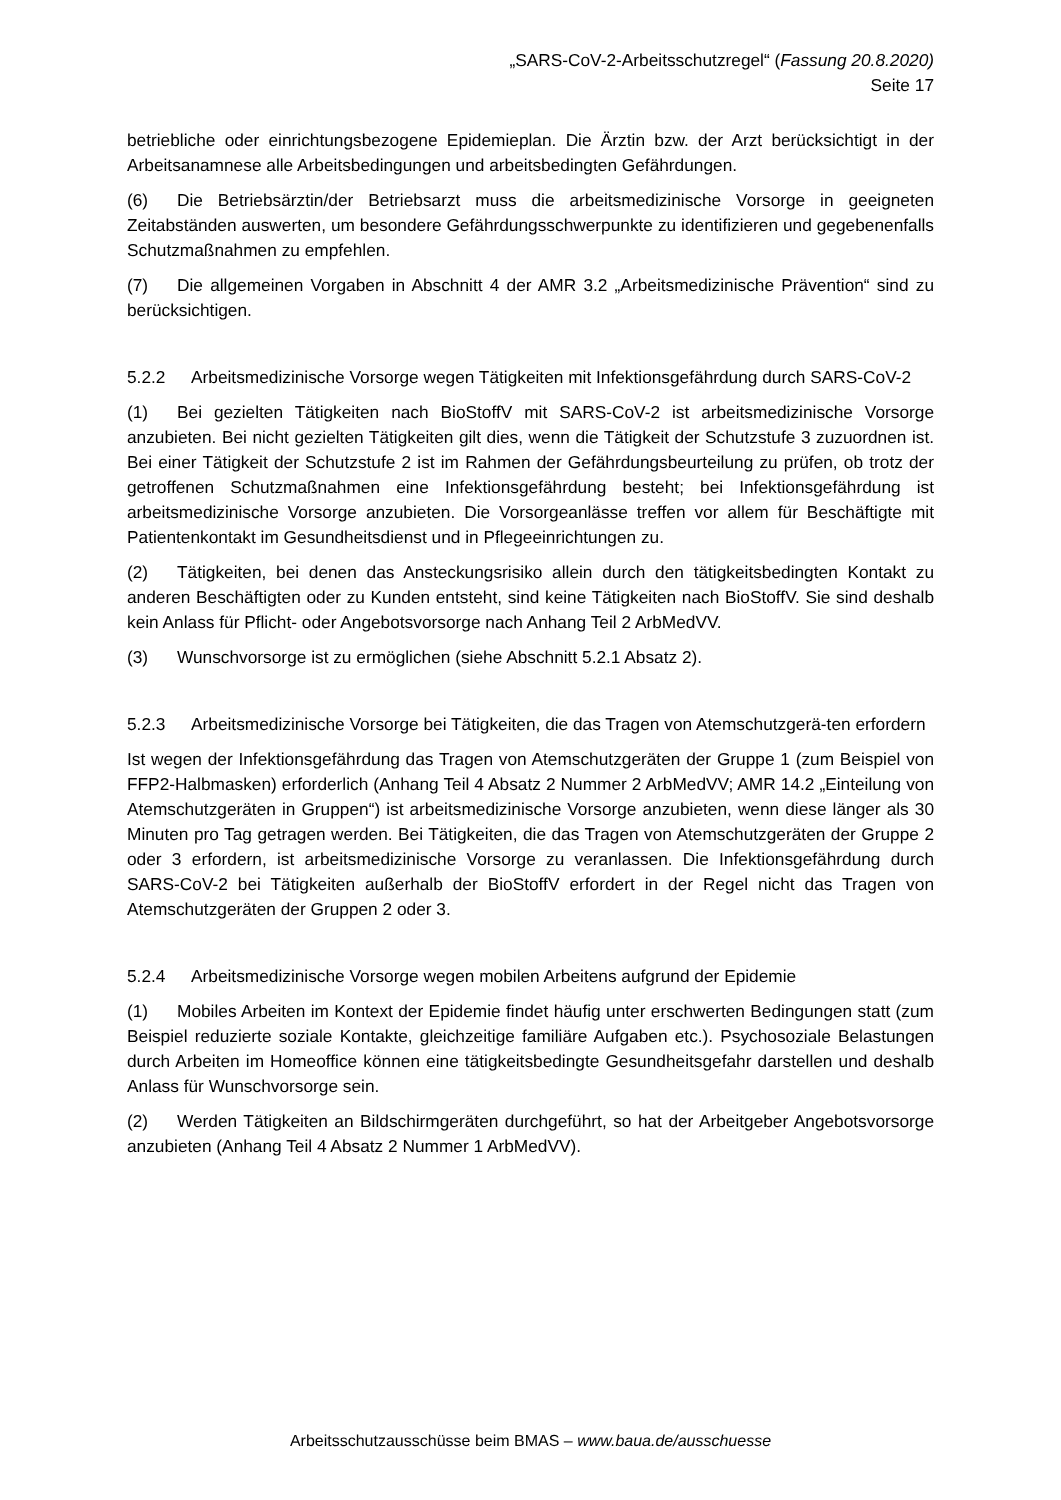„SARS-CoV-2-Arbeitsschutzregel“ (Fassung 20.8.2020)
Seite 17
betriebliche oder einrichtungsbezogene Epidemieplan. Die Ärztin bzw. der Arzt berücksichtigt in der Arbeitsanamnese alle Arbeitsbedingungen und arbeitsbedingten Gefährdungen.
(6) Die Betriebsärztin/der Betriebsarzt muss die arbeitsmedizinische Vorsorge in geeigneten Zeitabständen auswerten, um besondere Gefährdungsschwerpunkte zu identifizieren und gegebenenfalls Schutzmaßnahmen zu empfehlen.
(7) Die allgemeinen Vorgaben in Abschnitt 4 der AMR 3.2 „Arbeitsmedizinische Prävention“ sind zu berücksichtigen.
5.2.2 Arbeitsmedizinische Vorsorge wegen Tätigkeiten mit Infektionsgefährdung durch SARS-CoV-2
(1) Bei gezielten Tätigkeiten nach BioStoffV mit SARS-CoV-2 ist arbeitsmedizinische Vorsorge anzubieten. Bei nicht gezielten Tätigkeiten gilt dies, wenn die Tätigkeit der Schutzstufe 3 zuzuordnen ist. Bei einer Tätigkeit der Schutzstufe 2 ist im Rahmen der Gefährdungsbeurteilung zu prüfen, ob trotz der getroffenen Schutzmaßnahmen eine Infektionsgefährdung besteht; bei Infektionsgefährdung ist arbeitsmedizinische Vorsorge anzubieten. Die Vorsorgeanlässe treffen vor allem für Beschäftigte mit Patientenkontakt im Gesundheitsdienst und in Pflegeeinrichtungen zu.
(2) Tätigkeiten, bei denen das Ansteckungsrisiko allein durch den tätigkeitsbedingten Kontakt zu anderen Beschäftigten oder zu Kunden entsteht, sind keine Tätigkeiten nach BioStoffV. Sie sind deshalb kein Anlass für Pflicht- oder Angebotsvorsorge nach Anhang Teil 2 ArbMedVV.
(3) Wunschvorsorge ist zu ermöglichen (siehe Abschnitt 5.2.1 Absatz 2).
5.2.3 Arbeitsmedizinische Vorsorge bei Tätigkeiten, die das Tragen von Atemschutzgerä-ten erfordern
Ist wegen der Infektionsgefährdung das Tragen von Atemschutzgeräten der Gruppe 1 (zum Beispiel von FFP2-Halbmasken) erforderlich (Anhang Teil 4 Absatz 2 Nummer 2 ArbMedVV; AMR 14.2 „Einteilung von Atemschutzgeräten in Gruppen“) ist arbeitsmedizinische Vorsorge anzubieten, wenn diese länger als 30 Minuten pro Tag getragen werden. Bei Tätigkeiten, die das Tragen von Atemschutzgeräten der Gruppe 2 oder 3 erfordern, ist arbeitsmedizinische Vorsorge zu veranlassen. Die Infektionsgefährdung durch SARS-CoV-2 bei Tätigkeiten außerhalb der BioStoffV erfordert in der Regel nicht das Tragen von Atemschutzgeräten der Gruppen 2 oder 3.
5.2.4 Arbeitsmedizinische Vorsorge wegen mobilen Arbeitens aufgrund der Epidemie
(1) Mobiles Arbeiten im Kontext der Epidemie findet häufig unter erschwerten Bedingungen statt (zum Beispiel reduzierte soziale Kontakte, gleichzeitige familiäre Aufgaben etc.). Psychosoziale Belastungen durch Arbeiten im Homeoffice können eine tätigkeitsbedingte Gesundheitsgefahr darstellen und deshalb Anlass für Wunschvorsorge sein.
(2) Werden Tätigkeiten an Bildschirmgeräten durchgeführt, so hat der Arbeitgeber Angebotsvorsorge anzubieten (Anhang Teil 4 Absatz 2 Nummer 1 ArbMedVV).
Arbeitsschutzausschüsse beim BMAS – www.baua.de/ausschuesse